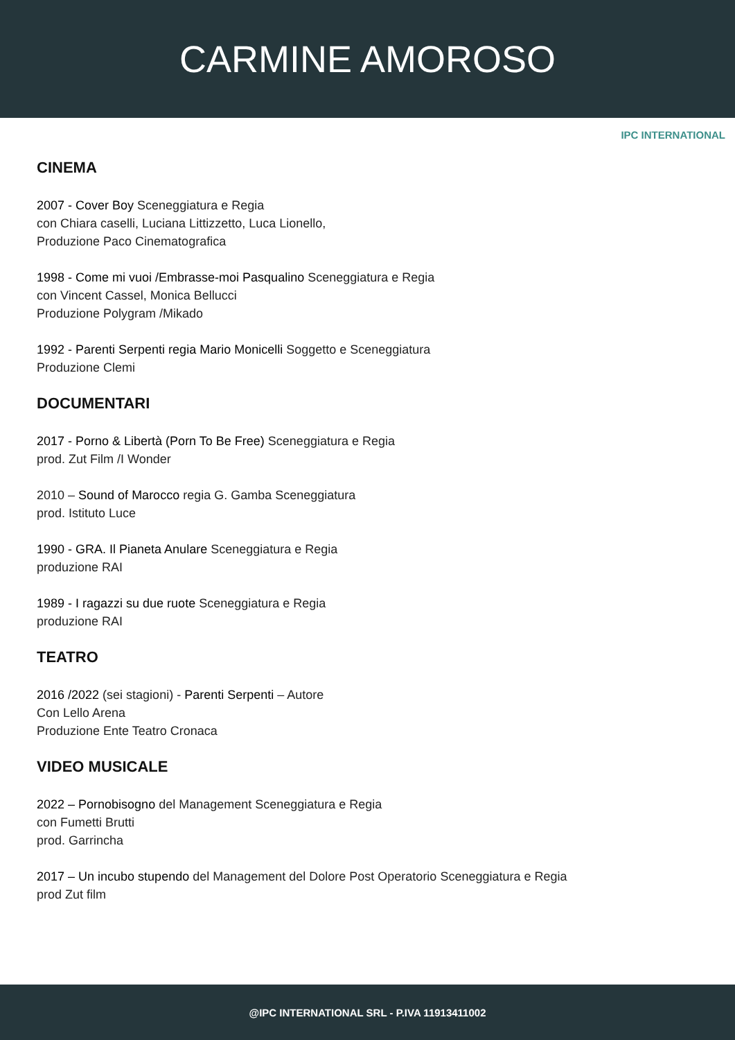CARMINE AMOROSO
IPC INTERNATIONAL
CINEMA
2007 - Cover Boy Sceneggiatura e Regia
con Chiara caselli, Luciana Littizzetto, Luca Lionello,
Produzione Paco Cinematografica
1998 - Come mi vuoi /Embrasse-moi Pasqualino Sceneggiatura e Regia
con Vincent Cassel, Monica Bellucci
Produzione Polygram /Mikado
1992 - Parenti Serpenti regia Mario Monicelli Soggetto e Sceneggiatura
Produzione Clemi
DOCUMENTARI
2017 - Porno & Libertà (Porn To Be Free) Sceneggiatura e Regia
prod. Zut Film /I Wonder
2010 – Sound of Marocco regia G. Gamba Sceneggiatura
prod. Istituto Luce
1990 - GRA. Il Pianeta Anulare Sceneggiatura e Regia
produzione RAI
1989 - I ragazzi su due ruote Sceneggiatura e Regia
produzione RAI
TEATRO
2016 /2022 (sei stagioni) - Parenti Serpenti – Autore
Con Lello Arena
Produzione Ente Teatro Cronaca
VIDEO MUSICALE
2022 – Pornobisogno del Management Sceneggiatura e Regia
con Fumetti Brutti
prod. Garrincha
2017 – Un incubo stupendo del Management del Dolore Post Operatorio Sceneggiatura e Regia
prod Zut film
@IPC INTERNATIONAL SRL - P.IVA 11913411002